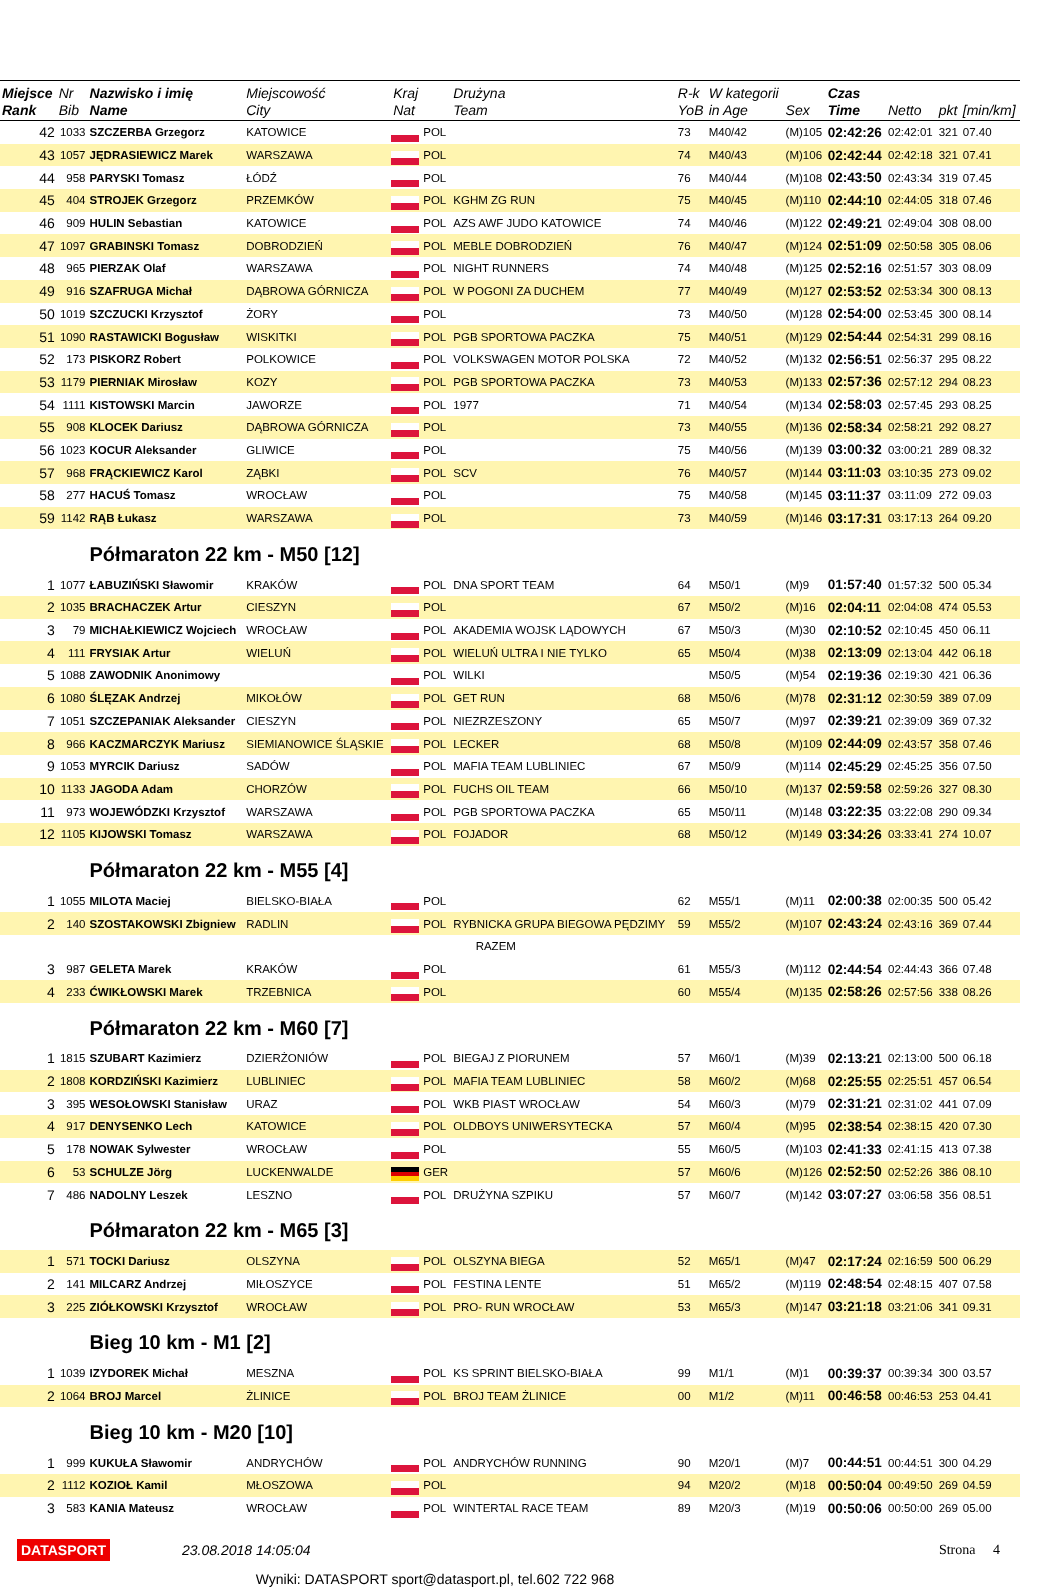| Miejsce Rank | Nr Bib | Nazwisko i imię Name | Miejscowość City | Kraj Nat | | Drużyna Team | R-k YoB | W kategorii in Age | Sex | Czas Time | Netto | pkt | [min/km] |
| --- | --- | --- | --- | --- | --- | --- | --- | --- | --- | --- | --- | --- | --- |
| 42 | 1033 | SZCZERBA Grzegorz | KATOWICE | | POL | | 73 | M40/42 | (M)105 | 02:42:26 | 02:42:01 | 321 | 07.40 |
| 43 | 1057 | JĘDRASIEWICZ Marek | WARSZAWA | | POL | | 74 | M40/43 | (M)106 | 02:42:44 | 02:42:18 | 321 | 07.41 |
| 44 | 958 | PARYSKI Tomasz | ŁÓDŹ | | POL | | 76 | M40/44 | (M)108 | 02:43:50 | 02:43:34 | 319 | 07.45 |
| 45 | 404 | STROJEK Grzegorz | PRZEMKÓW | | POL | KGHM ZG RUN | 75 | M40/45 | (M)110 | 02:44:10 | 02:44:05 | 318 | 07.46 |
| 46 | 909 | HULIN Sebastian | KATOWICE | | POL | AZS AWF JUDO KATOWICE | 74 | M40/46 | (M)122 | 02:49:21 | 02:49:04 | 308 | 08.00 |
| 47 | 1097 | GRABINSKI Tomasz | DOBRODZIEŃ | | POL | MEBLE DOBRODZIEŃ | 76 | M40/47 | (M)124 | 02:51:09 | 02:50:58 | 305 | 08.06 |
| 48 | 965 | PIERZAK Olaf | WARSZAWA | | POL | NIGHT RUNNERS | 74 | M40/48 | (M)125 | 02:52:16 | 02:51:57 | 303 | 08.09 |
| 49 | 916 | SZAFRUGA Michał | DĄBROWA GÓRNICZA | | POL | W POGONI ZA DUCHEM | 77 | M40/49 | (M)127 | 02:53:52 | 02:53:34 | 300 | 08.13 |
| 50 | 1019 | SZCZUCKI Krzysztof | ŻORY | | POL | | 73 | M40/50 | (M)128 | 02:54:00 | 02:53:45 | 300 | 08.14 |
| 51 | 1090 | RASTAWICKI Bogusław | WISKITKI | | POL | PGB SPORTOWA PACZKA | 75 | M40/51 | (M)129 | 02:54:44 | 02:54:31 | 299 | 08.16 |
| 52 | 173 | PISKORZ Robert | POLKOWICE | | POL | VOLKSWAGEN MOTOR POLSKA | 72 | M40/52 | (M)132 | 02:56:51 | 02:56:37 | 295 | 08.22 |
| 53 | 1179 | PIERNIAK Mirosław | KOZY | | POL | PGB SPORTOWA PACZKA | 73 | M40/53 | (M)133 | 02:57:36 | 02:57:12 | 294 | 08.23 |
| 54 | 1111 | KISTOWSKI Marcin | JAWORZE | | POL | 1977 | 71 | M40/54 | (M)134 | 02:58:03 | 02:57:45 | 293 | 08.25 |
| 55 | 908 | KLOCEK Dariusz | DĄBROWA GÓRNICZA | | POL | | 73 | M40/55 | (M)136 | 02:58:34 | 02:58:21 | 292 | 08.27 |
| 56 | 1023 | KOCUR Aleksander | GLIWICE | | POL | | 75 | M40/56 | (M)139 | 03:00:32 | 03:00:21 | 289 | 08.32 |
| 57 | 968 | FRĄCKIEWICZ Karol | ZĄBKI | | POL | SCV | 76 | M40/57 | (M)144 | 03:11:03 | 03:10:35 | 273 | 09.02 |
| 58 | 277 | HACUŚ Tomasz | WROCŁAW | | POL | | 75 | M40/58 | (M)145 | 03:11:37 | 03:11:09 | 272 | 09.03 |
| 59 | 1142 | RĄB Łukasz | WARSZAWA | | POL | | 73 | M40/59 | (M)146 | 03:17:31 | 03:17:13 | 264 | 09.20 |
| | | Półmaraton 22 km - M50 [12] | | | | | | | | | | | |
| 1 | 1077 | ŁABUZIŃSKI Sławomir | KRAKÓW | | POL | DNA SPORT TEAM | 64 | M50/1 | (M)9 | 01:57:40 | 01:57:32 | 500 | 05.34 |
| 2 | 1035 | BRACHACZEK Artur | CIESZYN | | POL | | 67 | M50/2 | (M)16 | 02:04:11 | 02:04:08 | 474 | 05.53 |
| 3 | 79 | MICHAŁKIEWICZ Wojciech | WROCŁAW | | POL | AKADEMIA WOJSK LĄDOWYCH | 67 | M50/3 | (M)30 | 02:10:52 | 02:10:45 | 450 | 06.11 |
| 4 | 111 | FRYSIAK Artur | WIELUŃ | | POL | WIELUŃ ULTRA I NIE TYLKO | 65 | M50/4 | (M)38 | 02:13:09 | 02:13:04 | 442 | 06.18 |
| 5 | 1088 | ZAWODNIK Anonimowy | | | POL | WILKI | | M50/5 | (M)54 | 02:19:36 | 02:19:30 | 421 | 06.36 |
| 6 | 1080 | ŚLĘZAK Andrzej | MIKOŁÓW | | POL | GET RUN | 68 | M50/6 | (M)78 | 02:31:12 | 02:30:59 | 389 | 07.09 |
| 7 | 1051 | SZCZEPANIAK Aleksander | CIESZYN | | POL | NIEZRZESZONY | 65 | M50/7 | (M)97 | 02:39:21 | 02:39:09 | 369 | 07.32 |
| 8 | 966 | KACZMARCZYK Mariusz | SIEMIANOWICE ŚLĄSKIE | | POL | LECKER | 68 | M50/8 | (M)109 | 02:44:09 | 02:43:57 | 358 | 07.46 |
| 9 | 1053 | MYRCIK Dariusz | SADÓW | | POL | MAFIA TEAM LUBLINIEC | 67 | M50/9 | (M)114 | 02:45:29 | 02:45:25 | 356 | 07.50 |
| 10 | 1133 | JAGODA Adam | CHORZÓW | | POL | FUCHS OIL TEAM | 66 | M50/10 | (M)137 | 02:59:58 | 02:59:26 | 327 | 08.30 |
| 11 | 973 | WOJEWÓDZKI Krzysztof | WARSZAWA | | POL | PGB SPORTOWA PACZKA | 65 | M50/11 | (M)148 | 03:22:35 | 03:22:08 | 290 | 09.34 |
| 12 | 1105 | KIJOWSKI Tomasz | WARSZAWA | | POL | FOJADOR | 68 | M50/12 | (M)149 | 03:34:26 | 03:33:41 | 274 | 10.07 |
| | | Półmaraton 22 km - M55 [4] | | | | | | | | | | | |
| 1 | 1055 | MILOTA Maciej | BIELSKO-BIAŁA | | POL | | 62 | M55/1 | (M)11 | 02:00:38 | 02:00:35 | 500 | 05.42 |
| 2 | 140 | SZOSTAKOWSKI Zbigniew | RADLIN | | POL | RYBNICKA GRUPA BIEGOWA PĘDZIMY | 59 | M55/2 | (M)107 | 02:43:24 | 02:43:16 | 369 | 07.44 |
| | | | | | | RAZEM | | | | | | | |
| 3 | 987 | GELETA Marek | KRAKÓW | | POL | | 61 | M55/3 | (M)112 | 02:44:54 | 02:44:43 | 366 | 07.48 |
| 4 | 233 | ĆWIKŁOWSKI Marek | TRZEBNICA | | POL | | 60 | M55/4 | (M)135 | 02:58:26 | 02:57:56 | 338 | 08.26 |
| | | Półmaraton 22 km - M60 [7] | | | | | | | | | | | |
| 1 | 1815 | SZUBART Kazimierz | DZIERŻONIÓW | | POL | BIEGAJ Z PIORUNEM | 57 | M60/1 | (M)39 | 02:13:21 | 02:13:00 | 500 | 06.18 |
| 2 | 1808 | KORDZIŃSKI Kazimierz | LUBLINIEC | | POL | MAFIA TEAM LUBLINIEC | 58 | M60/2 | (M)68 | 02:25:55 | 02:25:51 | 457 | 06.54 |
| 3 | 395 | WESOŁOWSKI Stanisław | URAZ | | POL | WKB PIAST WROCŁAW | 54 | M60/3 | (M)79 | 02:31:21 | 02:31:02 | 441 | 07.09 |
| 4 | 917 | DENYSENKO Lech | KATOWICE | | POL | OLDBOYS UNIWERSYTECKA | 57 | M60/4 | (M)95 | 02:38:54 | 02:38:15 | 420 | 07.30 |
| 5 | 178 | NOWAK Sylwester | WROCŁAW | | POL | | 55 | M60/5 | (M)103 | 02:41:33 | 02:41:15 | 413 | 07.38 |
| 6 | 53 | SCHULZE Jörg | LUCKENWALDE | | GER | | 57 | M60/6 | (M)126 | 02:52:50 | 02:52:26 | 386 | 08.10 |
| 7 | 486 | NADOLNY Leszek | LESZNO | | POL | DRUŻYNA SZPIKU | 57 | M60/7 | (M)142 | 03:07:27 | 03:06:58 | 356 | 08.51 |
| | | Półmaraton 22 km - M65 [3] | | | | | | | | | | | |
| 1 | 571 | TOCKI Dariusz | OLSZYNA | | POL | OLSZYNA BIEGA | 52 | M65/1 | (M)47 | 02:17:24 | 02:16:59 | 500 | 06.29 |
| 2 | 141 | MILCARZ Andrzej | MIŁOSZYCE | | POL | FESTINA LENTE | 51 | M65/2 | (M)119 | 02:48:54 | 02:48:15 | 407 | 07.58 |
| 3 | 225 | ZIÓŁKOWSKI Krzysztof | WROCŁAW | | POL | PRO- RUN WROCŁAW | 53 | M65/3 | (M)147 | 03:21:18 | 03:21:06 | 341 | 09.31 |
| | | Bieg 10 km - M1 [2] | | | | | | | | | | | |
| 1 | 1039 | IZYDOREK Michał | MESZNA | | POL | KS SPRINT BIELSKO-BIAŁA | 99 | M1/1 | (M)1 | 00:39:37 | 00:39:34 | 300 | 03.57 |
| 2 | 1064 | BROJ Marcel | ŻLINICE | | POL | BROJ TEAM ŻLINICE | 00 | M1/2 | (M)11 | 00:46:58 | 00:46:53 | 253 | 04.41 |
| | | Bieg 10 km - M20 [10] | | | | | | | | | | | |
| 1 | 999 | KUKUŁA Sławomir | ANDRYCHÓW | | POL | ANDRYCHÓW RUNNING | 90 | M20/1 | (M)7 | 00:44:51 | 00:44:51 | 300 | 04.29 |
| 2 | 1112 | KOZIOŁ Kamil | MŁOSZOWA | | POL | | 94 | M20/2 | (M)18 | 00:50:04 | 00:49:50 | 269 | 04.59 |
| 3 | 583 | KANIA Mateusz | WROCŁAW | | POL | WINTERTAL RACE TEAM | 89 | M20/3 | (M)19 | 00:50:06 | 00:50:00 | 269 | 05.00 |
DATASPORT 23.08.2018 14:05:04 Strona 4
Wyniki: DATASPORT sport@datasport.pl, tel.602 722 968